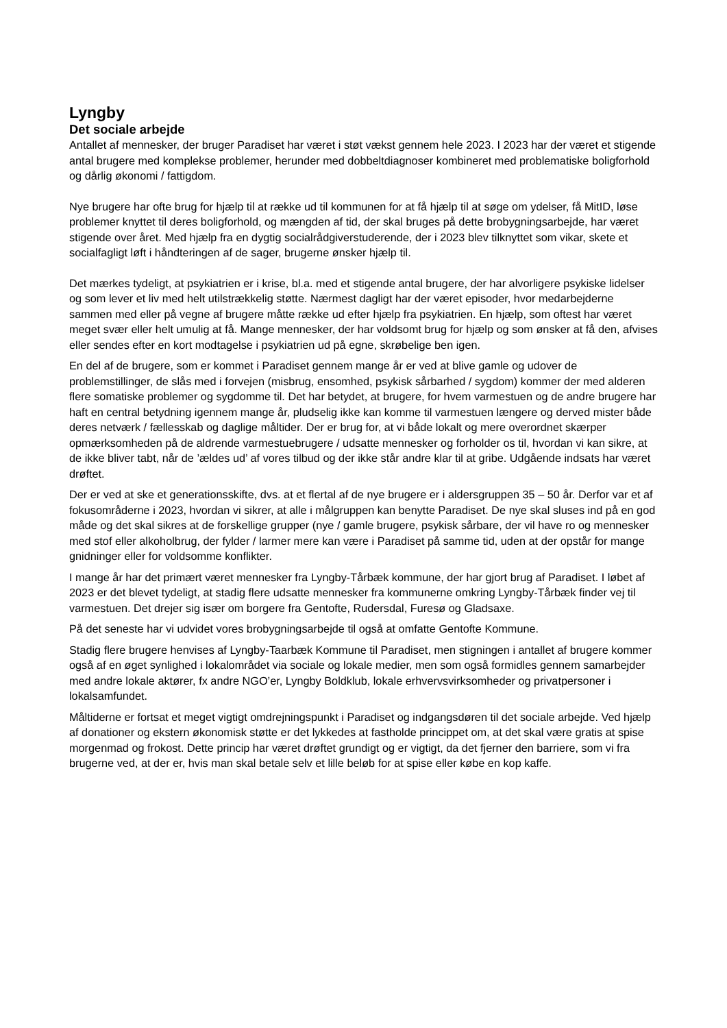Lyngby
Det sociale arbejde
Antallet af mennesker, der bruger Paradiset har været i støt vækst gennem hele 2023. I 2023 har der været et stigende antal brugere med komplekse problemer, herunder med dobbeltdiagnoser kombineret med problematiske boligforhold og dårlig økonomi / fattigdom.
Nye brugere har ofte brug for hjælp til at række ud til kommunen for at få hjælp til at søge om ydelser, få MitID, løse problemer knyttet til deres boligforhold, og mængden af tid, der skal bruges på dette brobygningsarbejde, har været stigende over året. Med hjælp fra en dygtig socialrådgiverstuderende, der i 2023 blev tilknyttet som vikar, skete et socialfagligt løft i håndteringen af de sager, brugerne ønsker hjælp til.
Det mærkes tydeligt, at psykiatrien er i krise, bl.a. med et stigende antal brugere, der har alvorligere psykiske lidelser og som lever et liv med helt utilstrækkelig støtte. Nærmest dagligt har der været episoder, hvor medarbejderne sammen med eller på vegne af brugere måtte række ud efter hjælp fra psykiatrien. En hjælp, som oftest har været meget svær eller helt umulig at få. Mange mennesker, der har voldsomt brug for hjælp og som ønsker at få den, afvises eller sendes efter en kort modtagelse i psykiatrien ud på egne, skrøbelige ben igen.
En del af de brugere, som er kommet i Paradiset gennem mange år er ved at blive gamle og udover de problemstillinger, de slås med i forvejen (misbrug, ensomhed, psykisk sårbarhed / sygdom) kommer der med alderen flere somatiske problemer og sygdomme til. Det har betydet, at brugere, for hvem varmestuen og de andre brugere har haft en central betydning igennem mange år, pludselig ikke kan komme til varmestuen længere og derved mister både deres netværk / fællesskab og daglige måltider. Der er brug for, at vi både lokalt og mere overordnet skærper opmærksomheden på de aldrende varmestuebrugere / udsatte mennesker og forholder os til, hvordan vi kan sikre, at de ikke bliver tabt, når de ’ældes ud’ af vores tilbud og der ikke står andre klar til at gribe. Udgående indsats har været drøftet.
Der er ved at ske et generationsskifte, dvs. at et flertal af de nye brugere er i aldersgruppen 35 – 50 år. Derfor var et af fokusområderne i 2023, hvordan vi sikrer, at alle i målgruppen kan benytte Paradiset. De nye skal sluses ind på en god måde og det skal sikres at de forskellige grupper (nye / gamle brugere, psykisk sårbare, der vil have ro og mennesker med stof eller alkoholbrug, der fylder / larmer mere kan være i Paradiset på samme tid, uden at der opstår for mange gnidninger eller for voldsomme konflikter.
I mange år har det primært været mennesker fra Lyngby-Tårbæk kommune, der har gjort brug af Paradiset. I løbet af 2023 er det blevet tydeligt, at stadig flere udsatte mennesker fra kommunerne omkring Lyngby-Tårbæk finder vej til varmestuen. Det drejer sig især om borgere fra Gentofte, Rudersdal, Furesø og Gladsaxe.
På det seneste har vi udvidet vores brobygningsarbejde til også at omfatte Gentofte Kommune.
Stadig flere brugere henvises af Lyngby-Taarbæk Kommune til Paradiset, men stigningen i antallet af brugere kommer også af en øget synlighed i lokalområdet via sociale og lokale medier, men som også formidles gennem samarbejder med andre lokale aktører, fx andre NGO’er, Lyngby Boldklub, lokale erhvervsvirksomheder og privatpersoner i lokalsamfundet.
Måltiderne er fortsat et meget vigtigt omdrejningspunkt i Paradiset og indgangsdøren til det sociale arbejde. Ved hjælp af donationer og ekstern økonomisk støtte er det lykkedes at fastholde princippet om, at det skal være gratis at spise morgenmad og frokost. Dette princip har været drøftet grundigt og er vigtigt, da det fjerner den barriere, som vi fra brugerne ved, at der er, hvis man skal betale selv et lille beløb for at spise eller købe en kop kaffe.